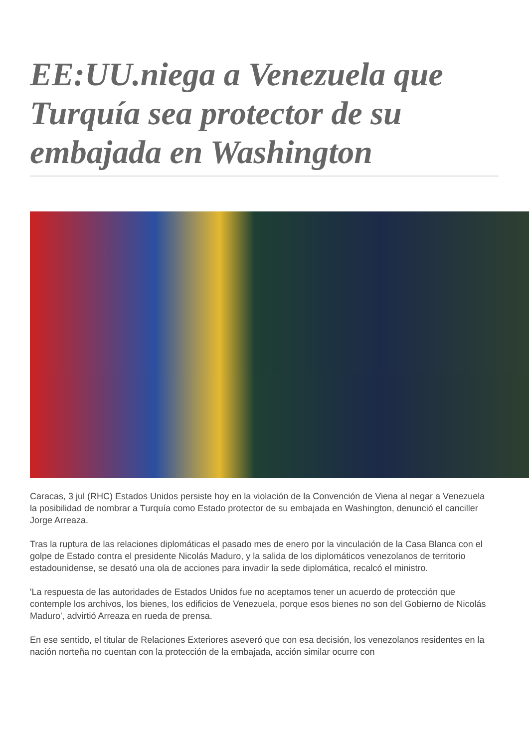EE:UU.niega a Venezuela que Turquía sea protector de su embajada en Washington
Caracas, 3 jul (RHC) Estados Unidos persiste hoy en la violación de la Convención de Viena al negar a Venezuela la posibilidad de nombrar a Turquía como Estado protector de su embajada en Washington, denunció el canciller Jorge Arreaza.
Tras la ruptura de las relaciones diplomáticas el pasado mes de enero por la vinculación de la Casa Blanca con el golpe de Estado contra el presidente Nicolás Maduro, y la salida de los diplomáticos venezolanos de territorio estadounidense, se desató una ola de acciones para invadir la sede diplomática, recalcó el ministro.
'La respuesta de las autoridades de Estados Unidos fue no aceptamos tener un acuerdo de protección que contemple los archivos, los bienes, los edificios de Venezuela, porque esos bienes no son del Gobierno de Nicolás Maduro', advirtió Arreaza en rueda de prensa.
En ese sentido, el titular de Relaciones Exteriores aseveró que con esa decisión, los venezolanos residentes en la nación norteña no cuentan con la protección de la embajada, acción similar ocurre con